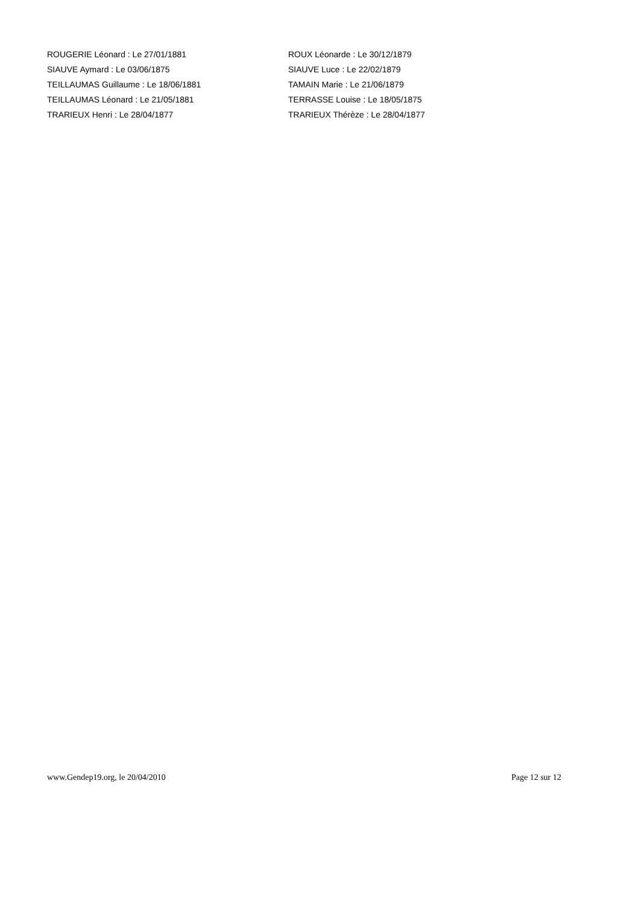ROUGERIE Léonard : Le 27/01/1881
SIAUVE Aymard : Le 03/06/1875
TEILLAUMAS Guillaume : Le 18/06/1881
TEILLAUMAS Léonard : Le 21/05/1881
TRARIEUX Henri : Le 28/04/1877
ROUX Léonarde : Le 30/12/1879
SIAUVE Luce : Le 22/02/1879
TAMAIN Marie : Le 21/06/1879
TERRASSE Louise : Le 18/05/1875
TRARIEUX Thérèze : Le 28/04/1877
www.Gendep19.org, le 20/04/2010 Page 12 sur 12